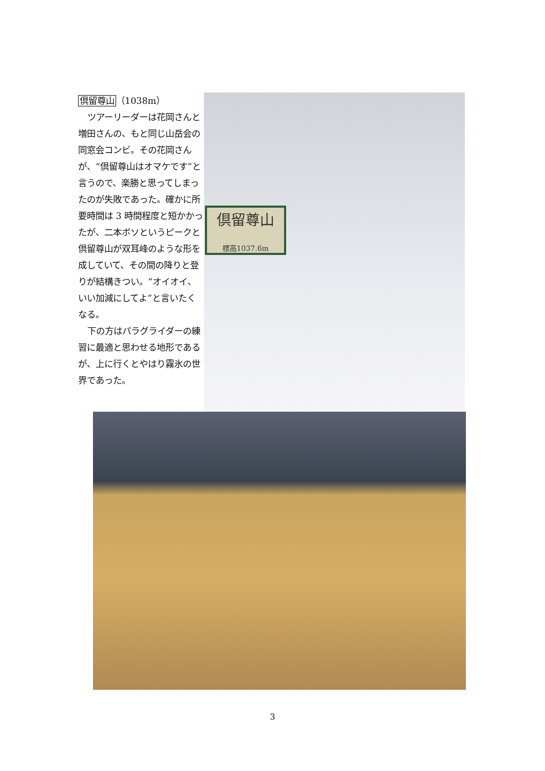倶留尊山（1038m）
ツアーリーダーは花岡さんと増田さんの、もと同じ山岳会の同窓会コンビ。その花岡さんが、“倶留尊山はオマケです”と言うので、楽勝と思ってしまったのが失敗であった。確かに所要時間は 3 時間程度と短かかったが、二本ボソというピークと倶留尊山が双耳峰のような形を成していて、その間の降りと登りが結構きつい。“オイオイ、いい加減にしてよ”と言いたくなる。
下の方はパラグライダーの練習に最適と思わせる地形であるが、上に行くとやはり霧氷の世界であった。
倶留尊山
標高1037.6m
3